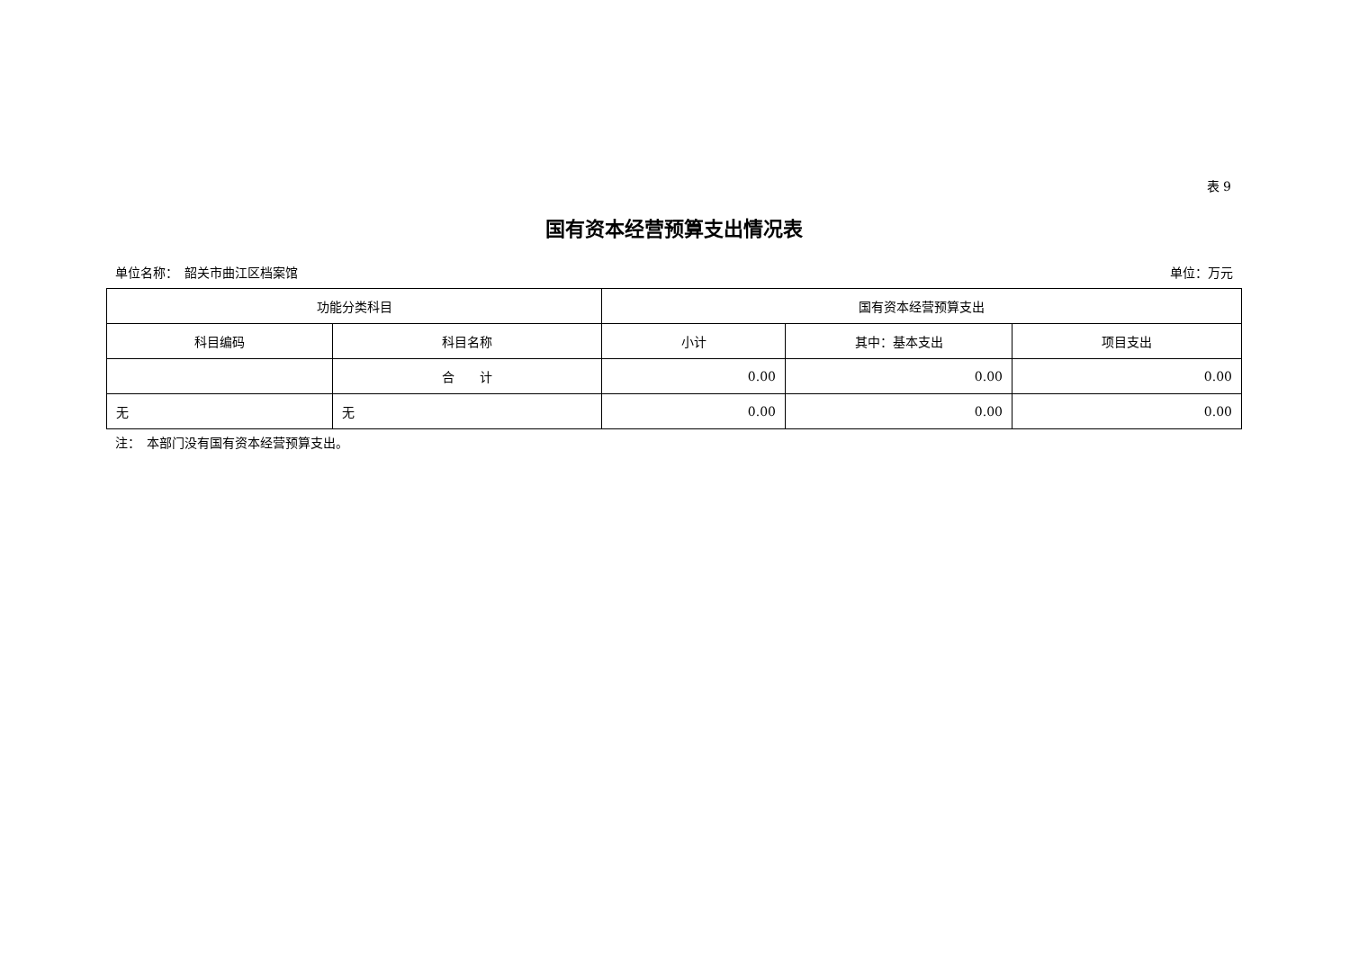表 9
国有资本经营预算支出情况表
单位名称：　韶关市曲江区档案馆 单位：万元
| 功能分类科目 | | 国有资本经营预算支出 | | |
| --- | --- | --- | --- | --- |
| 科目编码 | 科目名称 | 小计 | 其中：基本支出 | 项目支出 |
| | 合 计 | 0.00 | 0.00 | 0.00 |
| 无 | 无 | 0.00 | 0.00 | 0.00 |
注：　本部门没有国有资本经营预算支出。